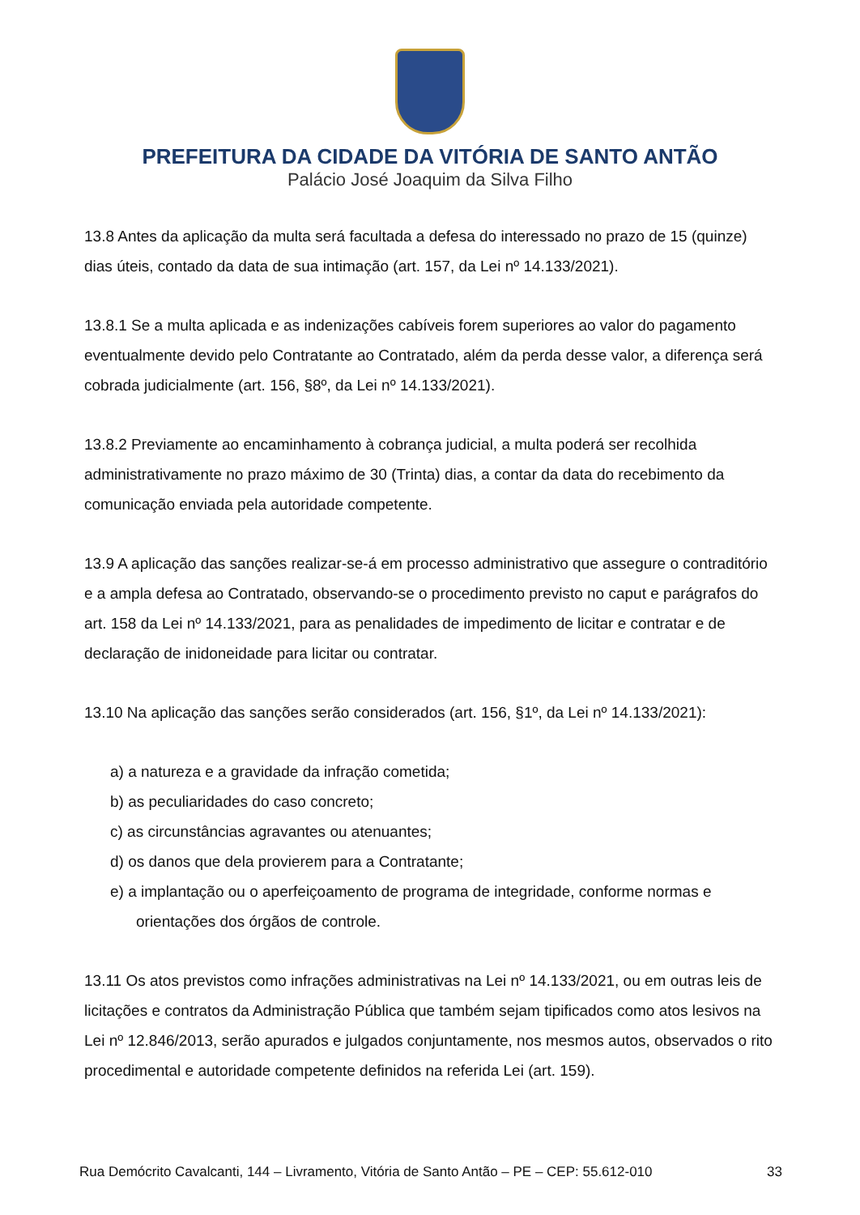PREFEITURA DA CIDADE DA VITÓRIA DE SANTO ANTÃO
Palácio José Joaquim da Silva Filho
13.8 Antes da aplicação da multa será facultada a defesa do interessado no prazo de 15 (quinze) dias úteis, contado da data de sua intimação (art. 157, da Lei nº 14.133/2021).
13.8.1 Se a multa aplicada e as indenizações cabíveis forem superiores ao valor do pagamento eventualmente devido pelo Contratante ao Contratado, além da perda desse valor, a diferença será cobrada judicialmente (art. 156, §8º, da Lei nº 14.133/2021).
13.8.2 Previamente ao encaminhamento à cobrança judicial, a multa poderá ser recolhida administrativamente no prazo máximo de 30 (Trinta) dias, a contar da data do recebimento da comunicação enviada pela autoridade competente.
13.9 A aplicação das sanções realizar-se-á em processo administrativo que assegure o contraditório e a ampla defesa ao Contratado, observando-se o procedimento previsto no caput e parágrafos do art. 158 da Lei nº 14.133/2021, para as penalidades de impedimento de licitar e contratar e de declaração de inidoneidade para licitar ou contratar.
13.10 Na aplicação das sanções serão considerados (art. 156, §1º, da Lei nº 14.133/2021):
a) a natureza e a gravidade da infração cometida;
b) as peculiaridades do caso concreto;
c) as circunstâncias agravantes ou atenuantes;
d) os danos que dela provierem para a Contratante;
e) a implantação ou o aperfeiçoamento de programa de integridade, conforme normas e orientações dos órgãos de controle.
13.11 Os atos previstos como infrações administrativas na Lei nº 14.133/2021, ou em outras leis de licitações e contratos da Administração Pública que também sejam tipificados como atos lesivos na Lei nº 12.846/2013, serão apurados e julgados conjuntamente, nos mesmos autos, observados o rito procedimental e autoridade competente definidos na referida Lei (art. 159).
Rua Demócrito Cavalcanti, 144 – Livramento, Vitória de Santo Antão – PE – CEP: 55.612-010 33